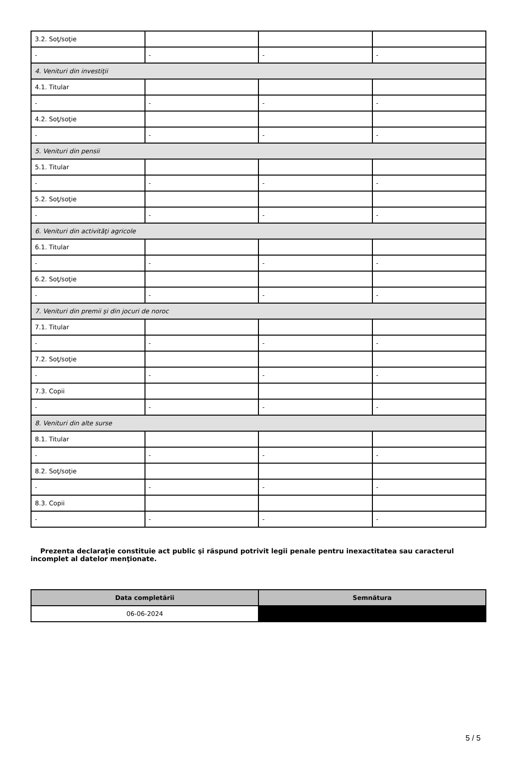| 3.2. Soţ/soţie | | | |
| - | - | - | - |
| 4. Venituri din investiţii | | | |
| 4.1. Titular | | | |
| - | - | - | - |
| 4.2. Soţ/soţie | | | |
| - | - | - | - |
| 5. Venituri din pensii | | | |
| 5.1. Titular | | | |
| - | - | - | - |
| 5.2. Soţ/soţie | | | |
| - | - | - | - |
| 6. Venituri din activităţi agricole | | | |
| 6.1. Titular | | | |
| - | - | - | - |
| 6.2. Soţ/soţie | | | |
| - | - | - | - |
| 7. Venituri din premii şi din jocuri de noroc | | | |
| 7.1. Titular | | | |
| - | - | - | - |
| 7.2. Soţ/soţie | | | |
| - | - | - | - |
| 7.3. Copii | | | |
| - | - | - | - |
| 8. Venituri din alte surse | | | |
| 8.1. Titular | | | |
| - | - | - | - |
| 8.2. Soţ/soţie | | | |
| - | - | - | - |
| 8.3. Copii | | | |
| - | - | - | - |
Prezenta declaraţie constituie act public şi răspund potrivit legii penale pentru inexactitatea sau caracterul incomplet al datelor menţionate.
| Data completării | Semnătura |
| --- | --- |
| 06-06-2024 | |
5 / 5